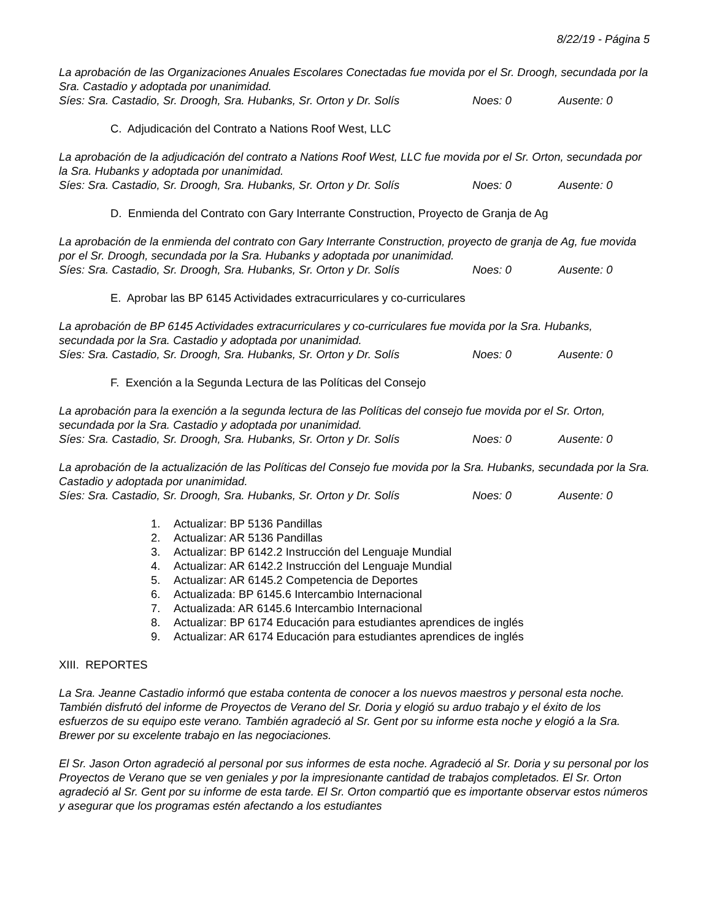8/22/19 - Página 5
La aprobación de las Organizaciones Anuales Escolares Conectadas fue movida por el Sr. Droogh, secundada por la Sra. Castadio y adoptada por unanimidad.
Síes: Sra. Castadio, Sr. Droogh, Sra. Hubanks, Sr. Orton y Dr. Solís Noes: 0 Ausente: 0
C. Adjudicación del Contrato a Nations Roof West, LLC
La aprobación de la adjudicación del contrato a Nations Roof West, LLC fue movida por el Sr. Orton, secundada por la Sra. Hubanks y adoptada por unanimidad.
Síes: Sra. Castadio, Sr. Droogh, Sra. Hubanks, Sr. Orton y Dr. Solís Noes: 0 Ausente: 0
D. Enmienda del Contrato con Gary Interrante Construction, Proyecto de Granja de Ag
La aprobación de la enmienda del contrato con Gary Interrante Construction, proyecto de granja de Ag, fue movida por el Sr. Droogh, secundada por la Sra. Hubanks y adoptada por unanimidad.
Síes: Sra. Castadio, Sr. Droogh, Sra. Hubanks, Sr. Orton y Dr. Solís Noes: 0 Ausente: 0
E. Aprobar las BP 6145 Actividades extracurriculares y co-curriculares
La aprobación de BP 6145 Actividades extracurriculares y co-curriculares fue movida por la Sra. Hubanks, secundada por la Sra. Castadio y adoptada por unanimidad.
Síes: Sra. Castadio, Sr. Droogh, Sra. Hubanks, Sr. Orton y Dr. Solís Noes: 0 Ausente: 0
F. Exención a la Segunda Lectura de las Políticas del Consejo
La aprobación para la exención a la segunda lectura de las Políticas del consejo fue movida por el Sr. Orton, secundada por la Sra. Castadio y adoptada por unanimidad.
Síes: Sra. Castadio, Sr. Droogh, Sra. Hubanks, Sr. Orton y Dr. Solís Noes: 0 Ausente: 0
La aprobación de la actualización de las Políticas del Consejo fue movida por la Sra. Hubanks, secundada por la Sra. Castadio y adoptada por unanimidad.
Síes: Sra. Castadio, Sr. Droogh, Sra. Hubanks, Sr. Orton y Dr. Solís Noes: 0 Ausente: 0
1. Actualizar: BP 5136 Pandillas
2. Actualizar: AR 5136 Pandillas
3. Actualizar: BP 6142.2 Instrucción del Lenguaje Mundial
4. Actualizar: AR 6142.2 Instrucción del Lenguaje Mundial
5. Actualizar: AR 6145.2 Competencia de Deportes
6. Actualizada: BP 6145.6 Intercambio Internacional
7. Actualizada: AR 6145.6 Intercambio Internacional
8. Actualizar: BP 6174 Educación para estudiantes aprendices de inglés
9. Actualizar: AR 6174 Educación para estudiantes aprendices de inglés
XIII. REPORTES
La Sra. Jeanne Castadio informó que estaba contenta de conocer a los nuevos maestros y personal esta noche. También disfrutó del informe de Proyectos de Verano del Sr. Doria y elogió su arduo trabajo y el éxito de los esfuerzos de su equipo este verano. También agradeció al Sr. Gent por su informe esta noche y elogió a la Sra. Brewer por su excelente trabajo en las negociaciones.
El Sr. Jason Orton agradeció al personal por sus informes de esta noche. Agradeció al Sr. Doria y su personal por los Proyectos de Verano que se ven geniales y por la impresionante cantidad de trabajos completados. El Sr. Orton agradeció al Sr. Gent por su informe de esta tarde. El Sr. Orton compartió que es importante observar estos números y asegurar que los programas estén afectando a los estudiantes